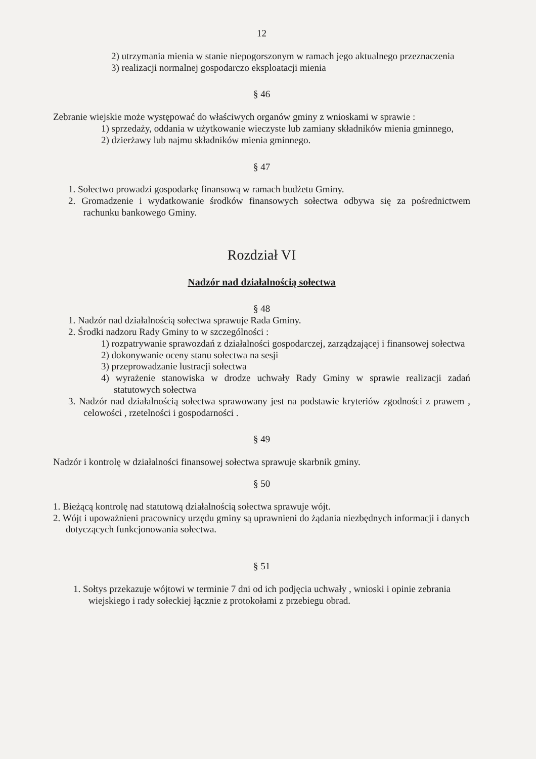12
2) utrzymania mienia w stanie niepogorszonym w ramach jego aktualnego przeznaczenia
3) realizacji normalnej gospodarczo eksploatacji mienia
§ 46
Zebranie wiejskie może występować do właściwych organów gminy z wnioskami w sprawie :
1) sprzedaży, oddania w użytkowanie wieczyste lub zamiany składników mienia gminnego,
2) dzierżawy lub najmu składników mienia gminnego.
§ 47
1. Sołectwo prowadzi gospodarkę finansową w ramach budżetu Gminy.
2. Gromadzenie i wydatkowanie środków finansowych sołectwa odbywa się za pośrednictwem rachunku bankowego Gminy.
Rozdział VI
Nadzór nad działalnością sołectwa
§ 48
1. Nadzór nad działalnością sołectwa sprawuje Rada Gminy.
2. Środki nadzoru Rady Gminy to w szczególności :
1) rozpatrywanie sprawozdań z działalności gospodarczej, zarządzającej i finansowej sołectwa
2) dokonywanie oceny stanu sołectwa na sesji
3) przeprowadzanie lustracji sołectwa
4) wyrażenie stanowiska w drodze uchwały Rady Gminy w sprawie realizacji zadań statutowych sołectwa
3. Nadzór nad działalnością sołectwa sprawowany jest na podstawie kryteriów zgodności z prawem , celowości , rzetelności i gospodarności .
§ 49
Nadzór i kontrolę w działalności finansowej sołectwa sprawuje skarbnik gminy.
§ 50
1. Bieżącą kontrolę nad statutową działalnością sołectwa sprawuje wójt.
2. Wójt i upoważnieni pracownicy urzędu gminy są uprawnieni do żądania niezbędnych informacji i danych dotyczących funkcjonowania sołectwa.
§ 51
1. Sołtys przekazuje wójtowi w terminie 7 dni od ich podjęcia uchwały , wnioski i opinie zebrania wiejskiego i rady sołeckiej łącznie z protokołami z przebiegu obrad.